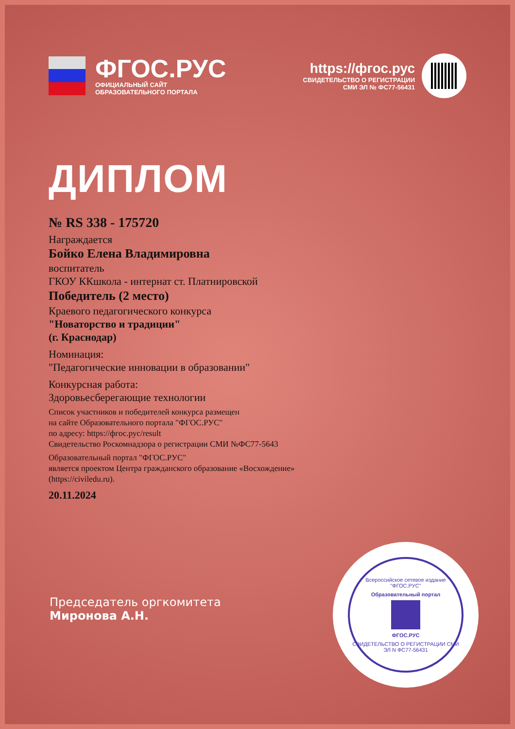ФГОС.РУС
ОФИЦИАЛЬНЫЙ САЙТ
ОБРАЗОВАТЕЛЬНОГО ПОРТАЛА
https://фгос.рус
СВИДЕТЕЛЬСТВО О РЕГИСТРАЦИИ
СМИ ЭЛ № ФС77-56431
ДИПЛОМ
№ RS 338 - 175720
Награждается
Бойко Елена Владимировна
воспитатель
ГКОУ ККшкола - интернат ст. Платнировской
Победитель (2 место)
Краевого педагогического конкурса
"Новаторство и традиции"
(г. Краснодар)
Номинация:
"Педагогические инновации в образовании"
Конкурсная работа:
Здоровьесберегающие технологии
Список участников и победителей конкурса размещен
на сайте Образовательного портала "ФГОС.РУС"
по адресу: https://фгос.рус/result
Свидетельство Роскомнадзора о регистрации СМИ №ФС77-5643
Образовательный портал "ФГОС.РУС"
является проектом Центра гражданского образование «Восхождение»
(https://civiledu.ru).
20.11.2024
Председатель оргкомитета
Миронова А.Н.
Всероссийское сетевое издание "ФГОС.РУС"
Образовательный портал
ФГОС.РУС
СВИДЕТЕЛЬСТВО О РЕГИСТРАЦИИ СМИ ЭЛ N ФС77-56431